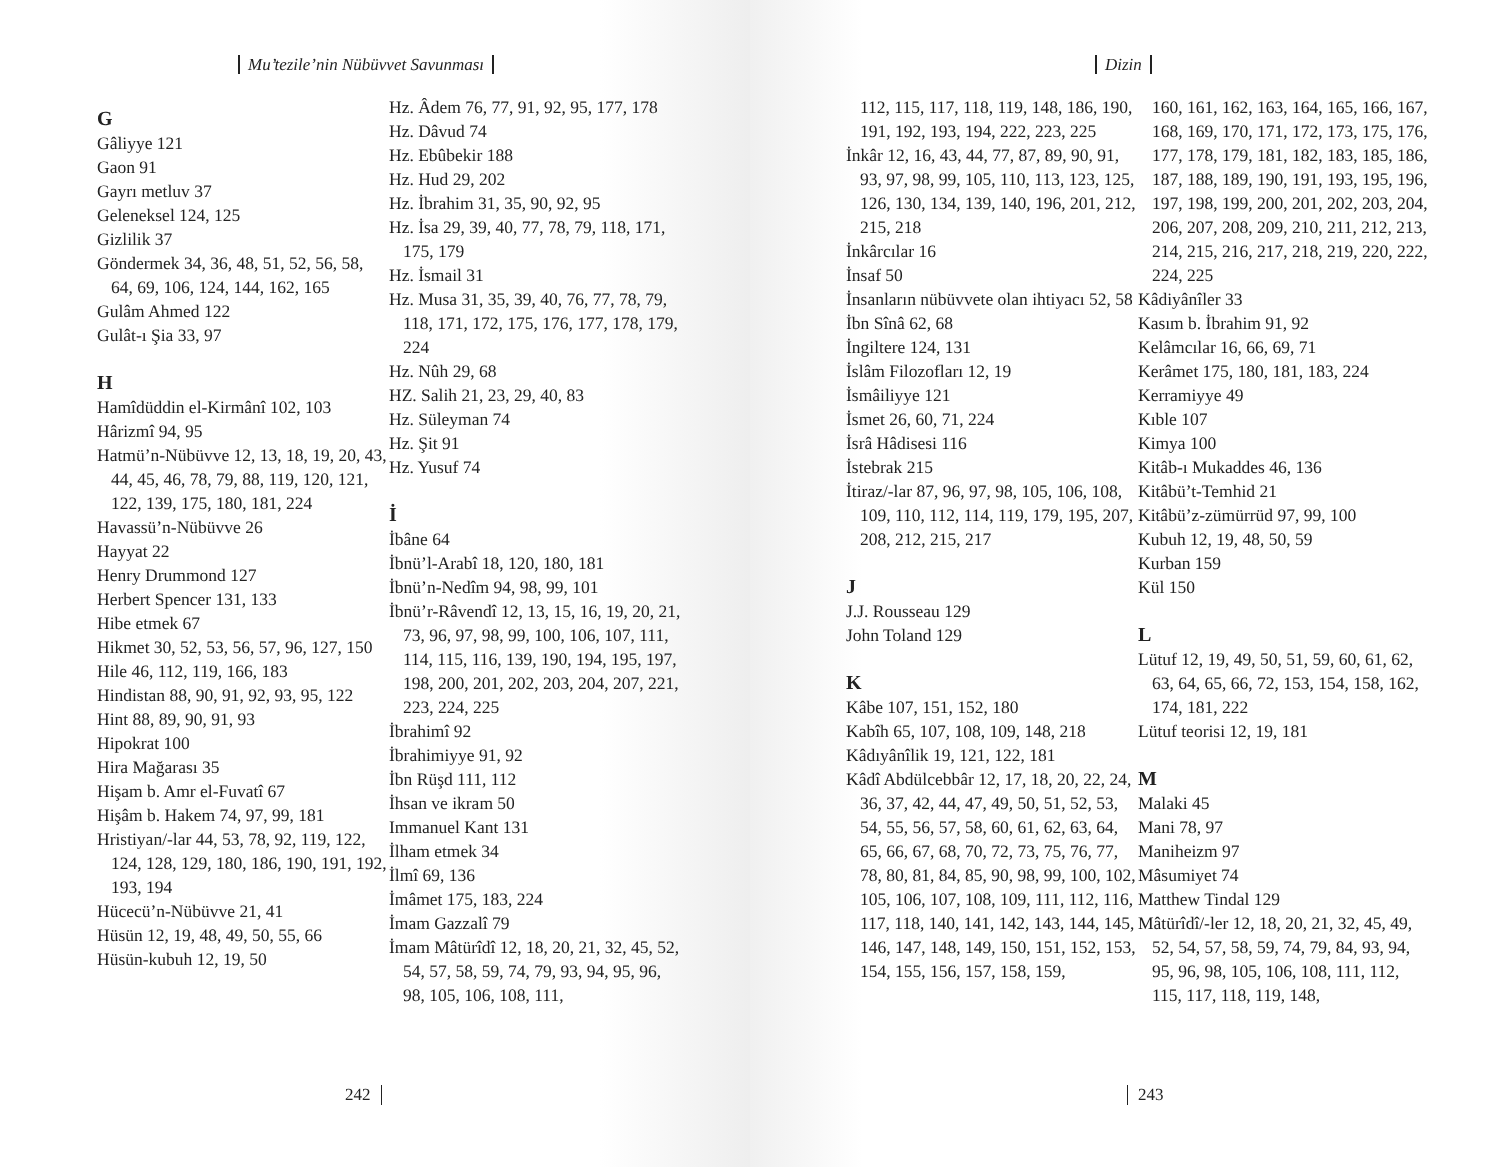Mu’tezile’nin Nübüvvet Savunması
G
Gâliyye 121
Gaon 91
Gayrı metluv 37
Geleneksel 124, 125
Gizlilik 37
Göndermek 34, 36, 48, 51, 52, 56, 58, 64, 69, 106, 124, 144, 162, 165
Gulâm Ahmed 122
Gulât-ı Şia 33, 97
H
Hamîdüddin el-Kirmânî 102, 103
Hârizmî 94, 95
Hatmü’n-Nübüvve 12, 13, 18, 19, 20, 43, 44, 45, 46, 78, 79, 88, 119, 120, 121, 122, 139, 175, 180, 181, 224
Havassü’n-Nübüvve 26
Hayyat 22
Henry Drummond 127
Herbert Spencer 131, 133
Hibe etmek 67
Hikmet 30, 52, 53, 56, 57, 96, 127, 150
Hile 46, 112, 119, 166, 183
Hindistan 88, 90, 91, 92, 93, 95, 122
Hint 88, 89, 90, 91, 93
Hipokrat 100
Hira Mağarası 35
Hişam b. Amr el-Fuvatî 67
Hişâm b. Hakem 74, 97, 99, 181
Hristiyan/-lar 44, 53, 78, 92, 119, 122, 124, 128, 129, 180, 186, 190, 191, 192, 193, 194
Hücecü’n-Nübüvve 21, 41
Hüsün 12, 19, 48, 49, 50, 55, 66
Hüsün-kubuh 12, 19, 50
Hz. Âdem 76, 77, 91, 92, 95, 177, 178
Hz. Dâvud 74
Hz. Ebûbekir 188
Hz. Hud 29, 202
Hz. İbrahim 31, 35, 90, 92, 95
Hz. İsa 29, 39, 40, 77, 78, 79, 118, 171, 175, 179
Hz. İsmail 31
Hz. Musa 31, 35, 39, 40, 76, 77, 78, 79, 118, 171, 172, 175, 176, 177, 178, 179, 224
Hz. Nûh 29, 68
HZ. Salih 21, 23, 29, 40, 83
Hz. Süleyman 74
Hz. Şit 91
Hz. Yusuf 74
İ
İbâne 64
İbnü’l-Arabî 18, 120, 180, 181
İbnü’n-Nedîm 94, 98, 99, 101
İbnü’r-Râvendî 12, 13, 15, 16, 19, 20, 21, 73, 96, 97, 98, 99, 100, 106, 107, 111, 114, 115, 116, 139, 190, 194, 195, 197, 198, 200, 201, 202, 203, 204, 207, 221, 223, 224, 225
İbrahimî 92
İbrahimiyye 91, 92
İbn Rüşd 111, 112
İhsan ve ikram 50
Immanuel Kant 131
İlham etmek 34
İlmî 69, 136
İmâmet 175, 183, 224
İmam Gazzalî 79
İmam Mâtürîdî 12, 18, 20, 21, 32, 45, 52, 54, 57, 58, 59, 74, 79, 93, 94, 95, 96, 98, 105, 106, 108, 111,
242
Dizin
112, 115, 117, 118, 119, 148, 186, 190, 191, 192, 193, 194, 222, 223, 225
İnkâr 12, 16, 43, 44, 77, 87, 89, 90, 91, 93, 97, 98, 99, 105, 110, 113, 123, 125, 126, 130, 134, 139, 140, 196, 201, 212, 215, 218
İnkârcılar 16
İnsaf 50
İnsanların nübüvvete olan ihtiyacı 52, 58
İbn Sînâ 62, 68
İngiltere 124, 131
İslâm Filozofları 12, 19
İsmâiliyye 121
İsmet 26, 60, 71, 224
İsrâ Hâdisesi 116
İstebrak 215
İtiraz/-lar 87, 96, 97, 98, 105, 106, 108, 109, 110, 112, 114, 119, 179, 195, 207, 208, 212, 215, 217
J
J.J. Rousseau 129
John Toland 129
K
Kâbe 107, 151, 152, 180
Kabîh 65, 107, 108, 109, 148, 218
Kâdıyânîlik 19, 121, 122, 181
Kâdî Abdülcebbâr 12, 17, 18, 20, 22, 24, 36, 37, 42, 44, 47, 49, 50, 51, 52, 53, 54, 55, 56, 57, 58, 60, 61, 62, 63, 64, 65, 66, 67, 68, 70, 72, 73, 75, 76, 77, 78, 80, 81, 84, 85, 90, 98, 99, 100, 102, 105, 106, 107, 108, 109, 111, 112, 116, 117, 118, 140, 141, 142, 143, 144, 145, 146, 147, 148, 149, 150, 151, 152, 153, 154, 155, 156, 157, 158, 159,
160, 161, 162, 163, 164, 165, 166, 167, 168, 169, 170, 171, 172, 173, 175, 176, 177, 178, 179, 181, 182, 183, 185, 186, 187, 188, 189, 190, 191, 193, 195, 196, 197, 198, 199, 200, 201, 202, 203, 204, 206, 207, 208, 209, 210, 211, 212, 213, 214, 215, 216, 217, 218, 219, 220, 222, 224, 225
Kâdiyânîler 33
Kasım b. İbrahim 91, 92
Kelâmcılar 16, 66, 69, 71
Kerâmet 175, 180, 181, 183, 224
Kerramiyye 49
Kıble 107
Kimya 100
Kitâb-ı Mukaddes 46, 136
Kitâbü’t-Temhid 21
Kitâbü’z-zümürrüd 97, 99, 100
Kubuh 12, 19, 48, 50, 59
Kurban 159
Kül 150
L
Lütuf 12, 19, 49, 50, 51, 59, 60, 61, 62, 63, 64, 65, 66, 72, 153, 154, 158, 162, 174, 181, 222
Lütuf teorisi 12, 19, 181
M
Malaki 45
Mani 78, 97
Maniheizm 97
Mâsumiyet 74
Matthew Tindal 129
Mâtürîdî/-ler 12, 18, 20, 21, 32, 45, 49, 52, 54, 57, 58, 59, 74, 79, 84, 93, 94, 95, 96, 98, 105, 106, 108, 111, 112, 115, 117, 118, 119, 148,
243